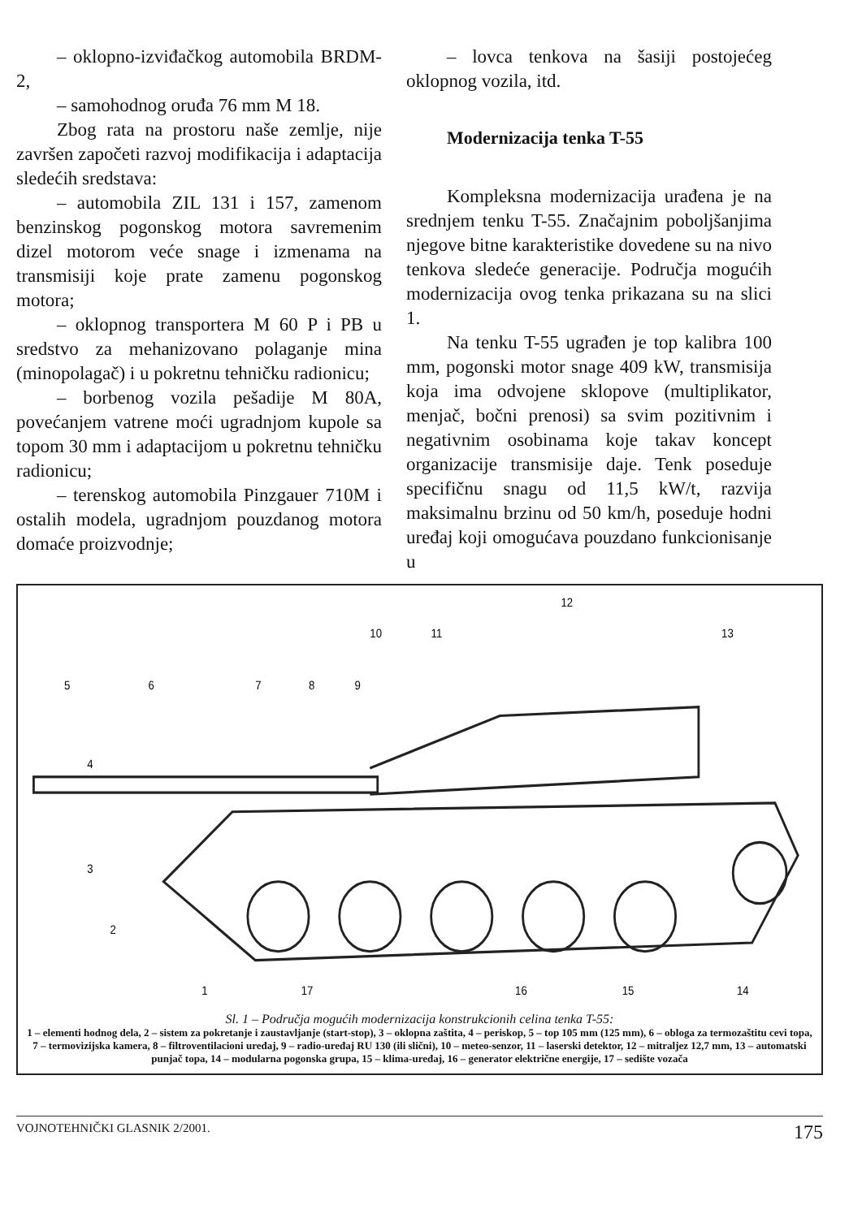– oklopno-izviđačkog automobila BRDM-2,
– samohodnog oruđa 76 mm M 18.
Zbog rata na prostoru naše zemlje, nije završen započeti razvoj modifikacija i adaptacija sledećih sredstava:
– automobila ZIL 131 i 157, zamenom benzinskog pogonskog motora savremenim dizel motorom veće snage i izmenama na transmisiji koje prate zamenu pogonskog motora;
– oklopnog transportera M 60 P i PB u sredstvo za mehanizovano polaganje mina (minopolagač) i u pokretnu tehničku radionicu;
– borbenog vozila pešadije M 80A, povećanjem vatrene moći ugradnjom kupole sa topom 30 mm i adaptacijom u pokretnu tehničku radionicu;
– terenskog automobila Pinzgauer 710M i ostalih modela, ugradnjom pouzdanog motora domaće proizvodnje;
– lovca tenkova na šasiji postojećeg oklopnog vozila, itd.
Modernizacija tenka T-55
Kompleksna modernizacija urađena je na srednjem tenku T-55. Značajnim poboljšanjima njegove bitne karakteristike dovedene su na nivo tenkova sledeće generacije. Područja mogućih modernizacija ovog tenka prikazana su na slici 1.
Na tenku T-55 ugrađen je top kalibra 100 mm, pogonski motor snage 409 kW, transmisija koja ima odvojene sklopove (multiplikator, menjač, bočni prenosi) sa svim pozitivnim i negativnim osobinama koje takav koncept organizacije transmisije daje. Tenk poseduje specifičnu snagu od 11,5 kW/t, razvija maksimalnu brzinu od 50 km/h, poseduje hodni uređaj koji omogućava pouzdano funkcionisanje u
1
2
3
4
5
6
7
8
9
10
11
12
13
14
15
16
17
Sl. 1 – Područja mogućih modernizacija konstrukcionih celina tenka T-55:
1 – elementi hodnog dela, 2 – sistem za pokretanje i zaustavljanje (start-stop), 3 – oklopna zaštita, 4 – periskop, 5 – top 105 mm (125 mm), 6 – obloga za termozaštitu cevi topa, 7 – termovizijska kamera, 8 – filtroventilacioni uređaj, 9 – radio-uređaj RU 130 (ili slični), 10 – meteo-senzor, 11 – laserski detektor, 12 – mitraljez 12,7 mm, 13 – automatski punjač topa, 14 – modularna pogonska grupa, 15 – klima-uređaj, 16 – generator električne energije, 17 – sedište vozača
VOJNOTEHNIČKI GLASNIK 2/2001. 175